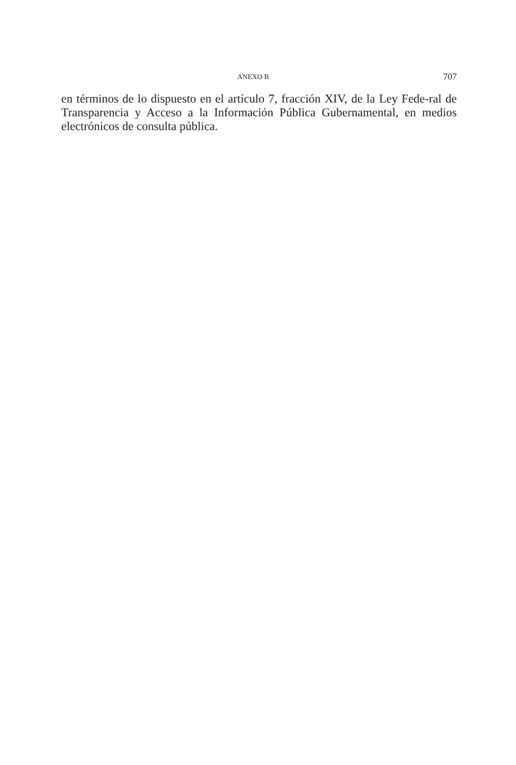ANEXO B 707
en términos de lo dispuesto en el artículo 7, fracción XIV, de la Ley Fede-ral de Transparencia y Acceso a la Información Pública Gubernamental, en medios electrónicos de consulta pública.